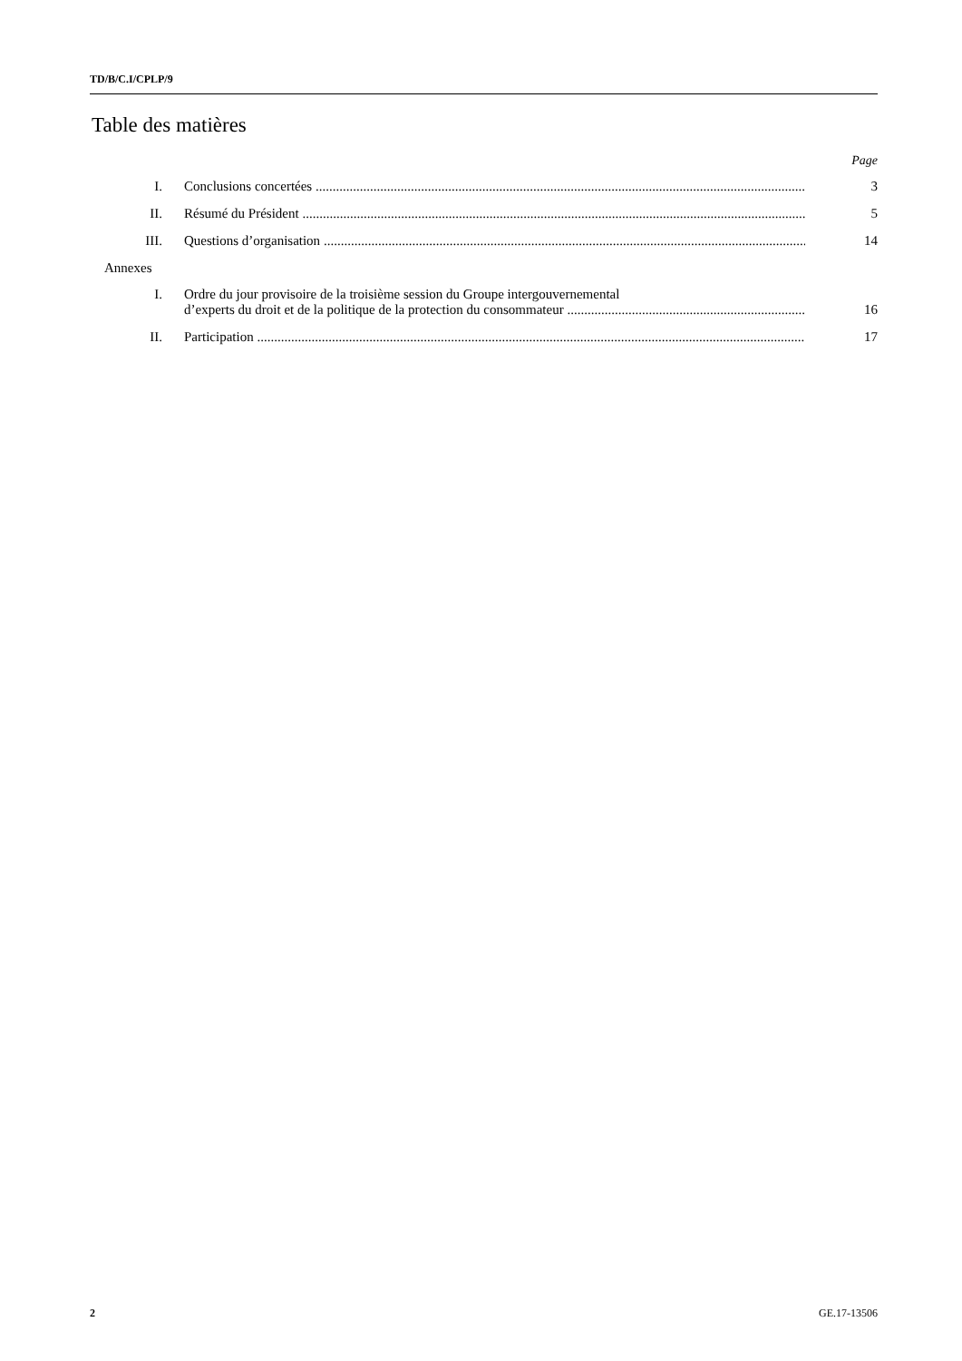TD/B/C.I/CPLP/9
Table des matières
Page
I.
Conclusions concertées
3
II.
Résumé du Président
5
III.
Questions d’organisation
14
Annexes
I.
Ordre du jour provisoire de la troisième session du Groupe intergouvernemental
d’experts du droit et de la politique de la protection du consommateur
16
II.
Participation
17
2 GE.17-13506